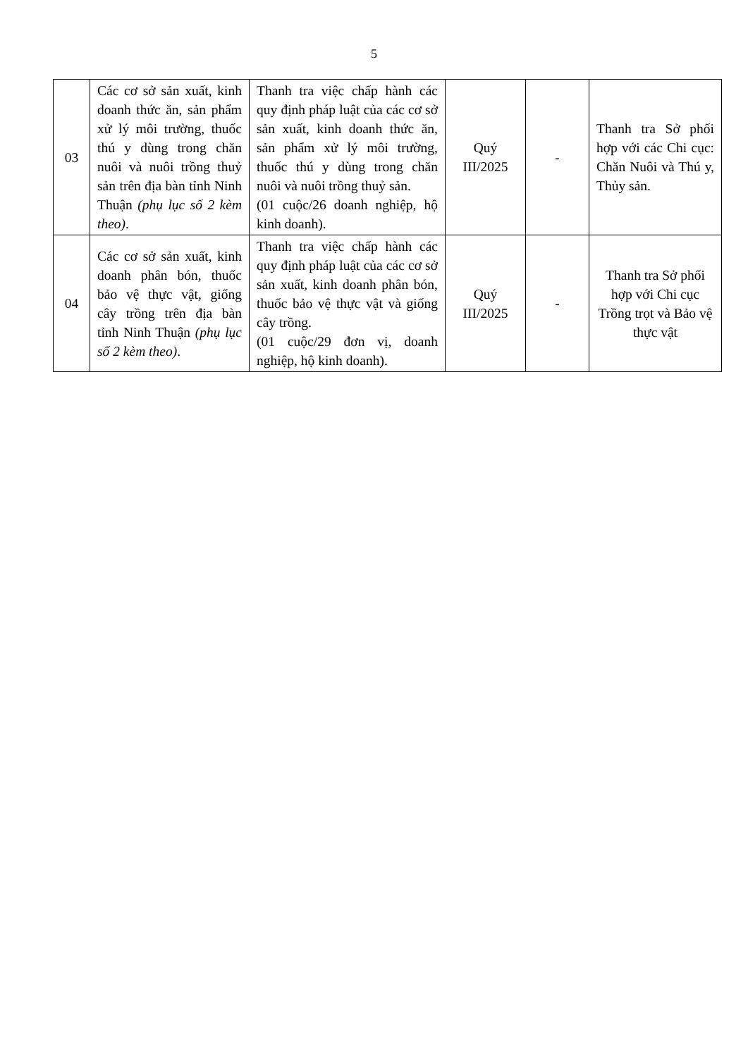5
| 03 | Các cơ sở sản xuất, kinh doanh thức ăn, sản phẩm xử lý môi trường, thuốc thú y dùng trong chăn nuôi và nuôi trồng thuỷ sản trên địa bàn tỉnh Ninh Thuận (phụ lục số 2 kèm theo) . | Thanh tra việc chấp hành các quy định pháp luật của các cơ sở sản xuất, kinh doanh thức ăn, sản phẩm xử lý môi trường, thuốc thú y dùng trong chăn nuôi và nuôi trồng thuỷ sản. (01 cuộc/26 doanh nghiệp, hộ kinh doanh). | Quý III/2025 | - | Thanh tra Sở phối hợp với các Chi cục: Chăn Nuôi và Thú y, Thủy sản. |
| 04 | Các cơ sở sản xuất, kinh doanh phân bón, thuốc bảo vệ thực vật, giống cây trồng trên địa bàn tỉnh Ninh Thuận (phụ lục số 2 kèm theo) . | Thanh tra việc chấp hành các quy định pháp luật của các cơ sở sản xuất, kinh doanh phân bón, thuốc bảo vệ thực vật và giống cây trồng. (01 cuộc/29 đơn vị, doanh nghiệp, hộ kinh doanh). | Quý III/2025 | - | Thanh tra Sở phối hợp với Chi cục Trồng trọt và Bảo vệ thực vật |